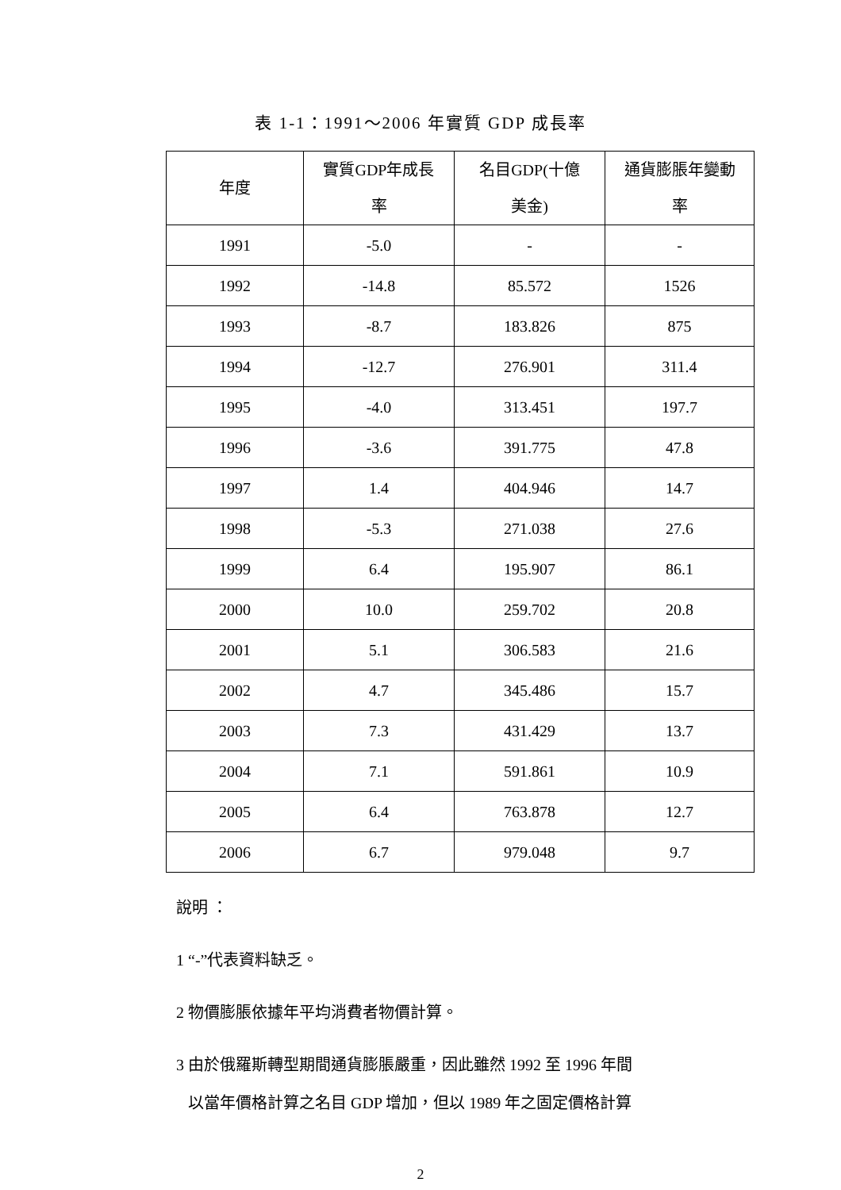表 1-1：1991～2006 年實質 GDP 成長率
| 年度 | 實質GDP年成長 率 | 名目GDP(十億 美金) | 通貨膨脹年變動 率 |
| --- | --- | --- | --- |
| 1991 | -5.0 | - | - |
| 1992 | -14.8 | 85.572 | 1526 |
| 1993 | -8.7 | 183.826 | 875 |
| 1994 | -12.7 | 276.901 | 311.4 |
| 1995 | -4.0 | 313.451 | 197.7 |
| 1996 | -3.6 | 391.775 | 47.8 |
| 1997 | 1.4 | 404.946 | 14.7 |
| 1998 | -5.3 | 271.038 | 27.6 |
| 1999 | 6.4 | 195.907 | 86.1 |
| 2000 | 10.0 | 259.702 | 20.8 |
| 2001 | 5.1 | 306.583 | 21.6 |
| 2002 | 4.7 | 345.486 | 15.7 |
| 2003 | 7.3 | 431.429 | 13.7 |
| 2004 | 7.1 | 591.861 | 10.9 |
| 2005 | 6.4 | 763.878 | 12.7 |
| 2006 | 6.7 | 979.048 | 9.7 |
說明 ：
1 “-”代表資料缺乏。
2 物價膨脹依據年平均消費者物價計算。
3 由於俄羅斯轉型期間通貨膨脹嚴重，因此雖然 1992 至 1996 年間
以當年價格計算之名目 GDP 增加，但以 1989 年之固定價格計算
2